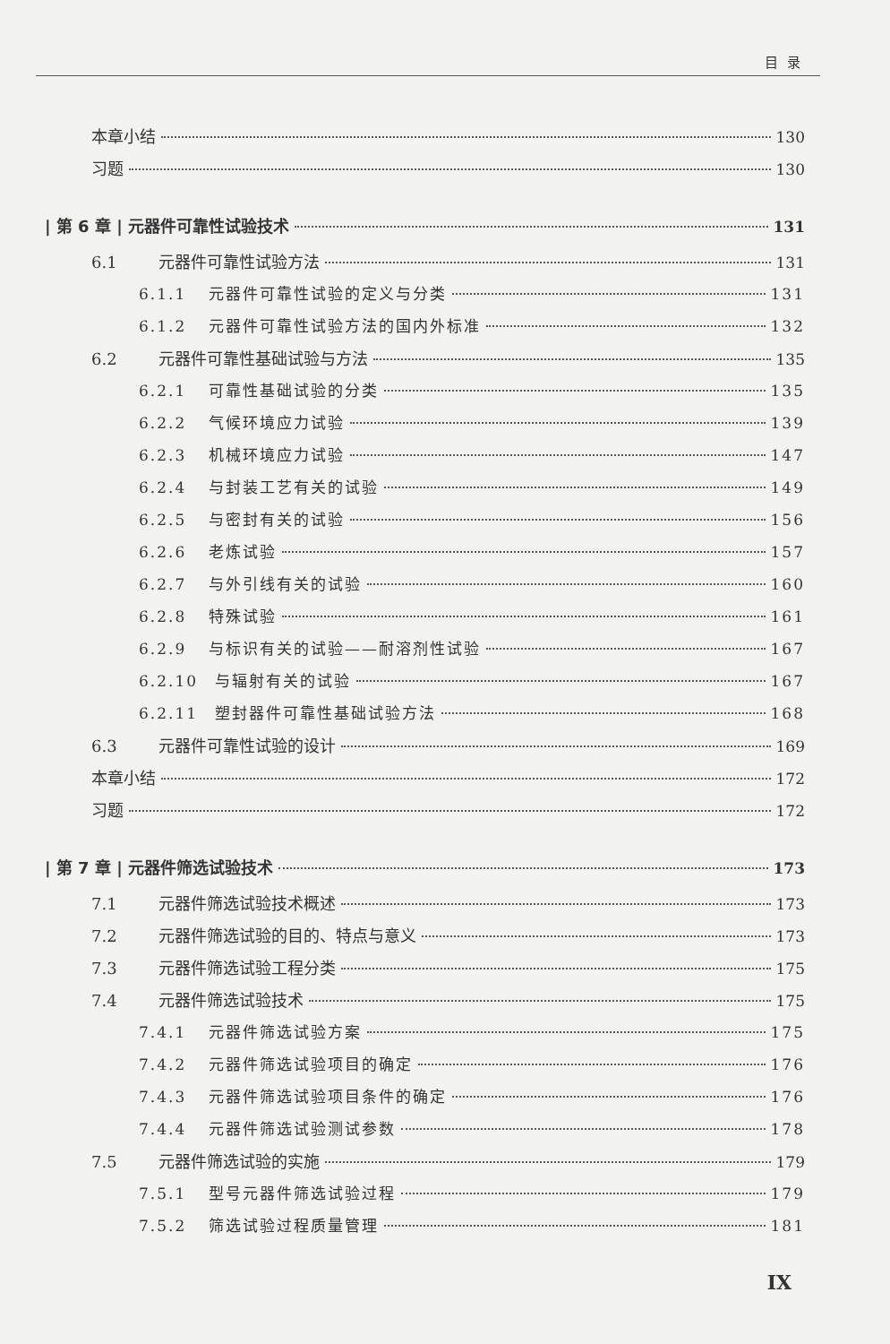目录
本章小结 130
习题 130
| 第 6 章 | 元器件可靠性试验技术 131
6.1 元器件可靠性试验方法 131
6.1.1 元器件可靠性试验的定义与分类 131
6.1.2 元器件可靠性试验方法的国内外标准 132
6.2 元器件可靠性基础试验与方法 135
6.2.1 可靠性基础试验的分类 135
6.2.2 气候环境应力试验 139
6.2.3 机械环境应力试验 147
6.2.4 与封装工艺有关的试验 149
6.2.5 与密封有关的试验 156
6.2.6 老炼试验 157
6.2.7 与外引线有关的试验 160
6.2.8 特殊试验 161
6.2.9 与标识有关的试验——耐溶剂性试验 167
6.2.10 与辐射有关的试验 167
6.2.11 塑封器件可靠性基础试验方法 168
6.3 元器件可靠性试验的设计 169
本章小结 172
习题 172
| 第 7 章 | 元器件筛选试验技术 173
7.1 元器件筛选试验技术概述 173
7.2 元器件筛选试验的目的、特点与意义 173
7.3 元器件筛选试验工程分类 175
7.4 元器件筛选试验技术 175
7.4.1 元器件筛选试验方案 175
7.4.2 元器件筛选试验项目的确定 176
7.4.3 元器件筛选试验项目条件的确定 176
7.4.4 元器件筛选试验测试参数 178
7.5 元器件筛选试验的实施 179
7.5.1 型号元器件筛选试验过程 179
7.5.2 筛选试验过程质量管理 181
IX